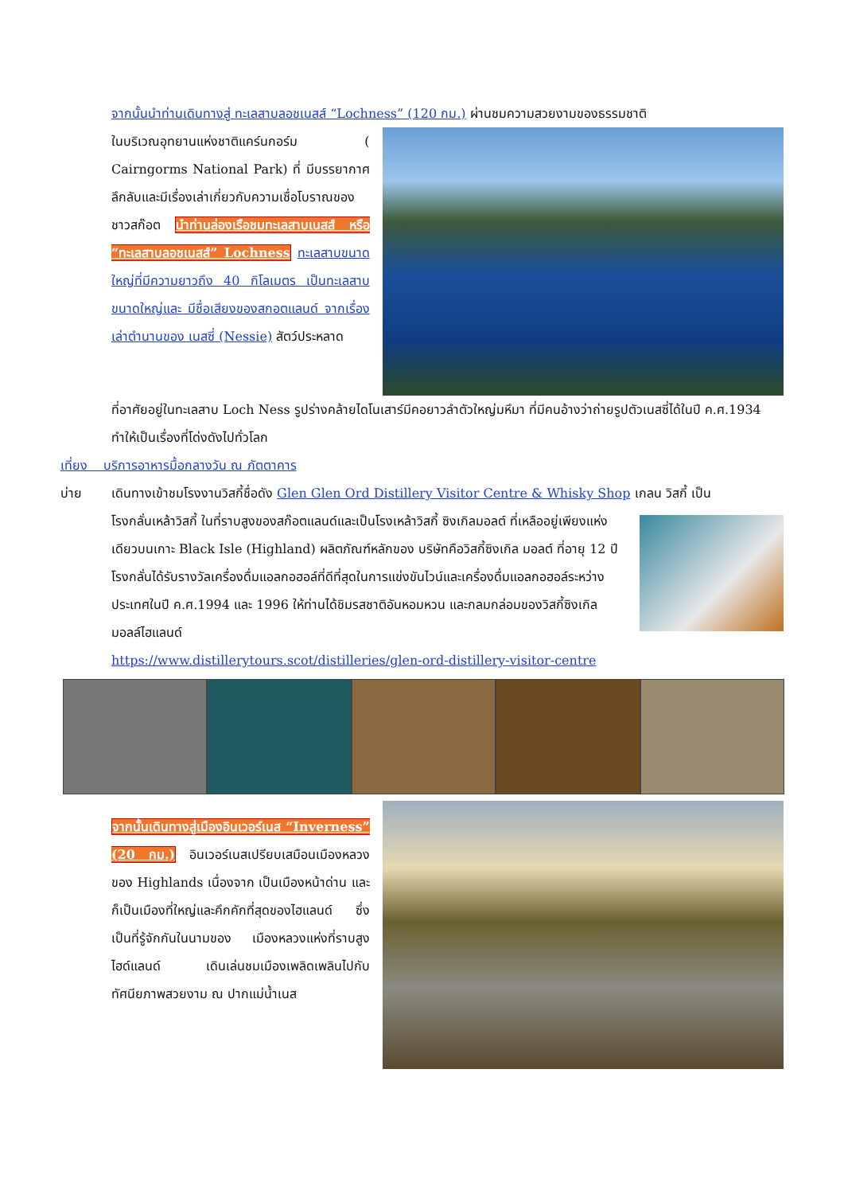จากนั้นนำท่านเดินทางสู่ ทะเลสาบลอชเนสส์ “Lochness” (120 กม.) ผ่านชมความสวยงามของธรรมชาติ
ในบริเวณอุทยานแห่งชาติแคร์นกอร์ม ( Cairngorms National Park) ที่ มีบรรยากาศลึกลับและมีเรื่องเล่าเกี่ยวกับความเชื่อโบราณของชาวสก๊อต นำท่านล่องเรือชมทะเลสาบเนสส์ หรือ “ทะเลสาบลอชเนสส์” Lochness ทะเลสาบขนาดใหญ่ที่มีความยาวถึง 40 กิโลเมตร เป็นทะเลสาบขนาดใหญ่และ มีชื่อเสียงของสกอตแลนด์ จากเรื่องเล่าตำนานของ เนสซี่ (Nessie) สัตว์ประหลาด
ที่อาศัยอยู่ในทะเลสาบ Loch Ness รูปร่างคล้ายไดโนเสาร์มีคอยาวลำตัวใหญ่มหึมา ที่มีคนอ้างว่าถ่ายรูปตัวเนสซี่ได้ในปี ค.ศ.1934 ทำให้เป็นเรื่องที่โด่งดังไปทั่วโลก
เที่ยง บริการอาหารมื้อกลางวัน ณ ภัตตาคาร
บ่าย เดินทางเข้าชมโรงงานวิสกี้ชื่อดัง Glen Glen Ord Distillery Visitor Centre & Whisky Shop เกลน วิสกี้ เป็น
โรงกลั่นเหล้าวิสกี้ ในที่ราบสูงของสก๊อตแลนด์และเป็นโรงเหล้าวิสกี้ ซิงเกิลมอลต์ ที่เหลืออยู่เพียงแห่งเดียวบนเกาะ Black Isle (Highland) ผลิตภัณฑ์หลักของ บริษัทคือวิสกี้ซิงเกิล มอลต์ ที่อายุ 12 ปี โรงกลั่นได้รับรางวัลเครื่องดื่มแอลกอฮอล์ที่ดีที่สุดในการแข่งขันไวน์และเครื่องดื่มแอลกอฮอล์ระหว่างประเทศในปี ค.ศ.1994 และ 1996 ให้ท่านได้ชิมรสชาติอันหอมหวน และกลมกล่อมของวิสกี้ซิงเกิลมอลล์ไฮแลนด์
https://www.distillerytours.scot/distilleries/glen-ord-distillery-visitor-centre
จากนั้นเดินทางสู่เมืองอินเวอร์เนส “Inverness” (20 กม.) อินเวอร์เนสเปรียบเสมือนเมืองหลวงของ Highlands เนื่องจาก เป็นเมืองหน้าด่าน และก็เป็นเมืองที่ใหญ่และคึกคักที่สุดของไฮแลนด์ ซึ่งเป็นที่รู้จักกันในนามของ เมืองหลวงแห่งที่ราบสูงไฮด์แลนด์ เดินเล่นชมเมืองเพลิดเพลินไปกับทัศนียภาพสวยงาม ณ ปากแม่น้ำเนส